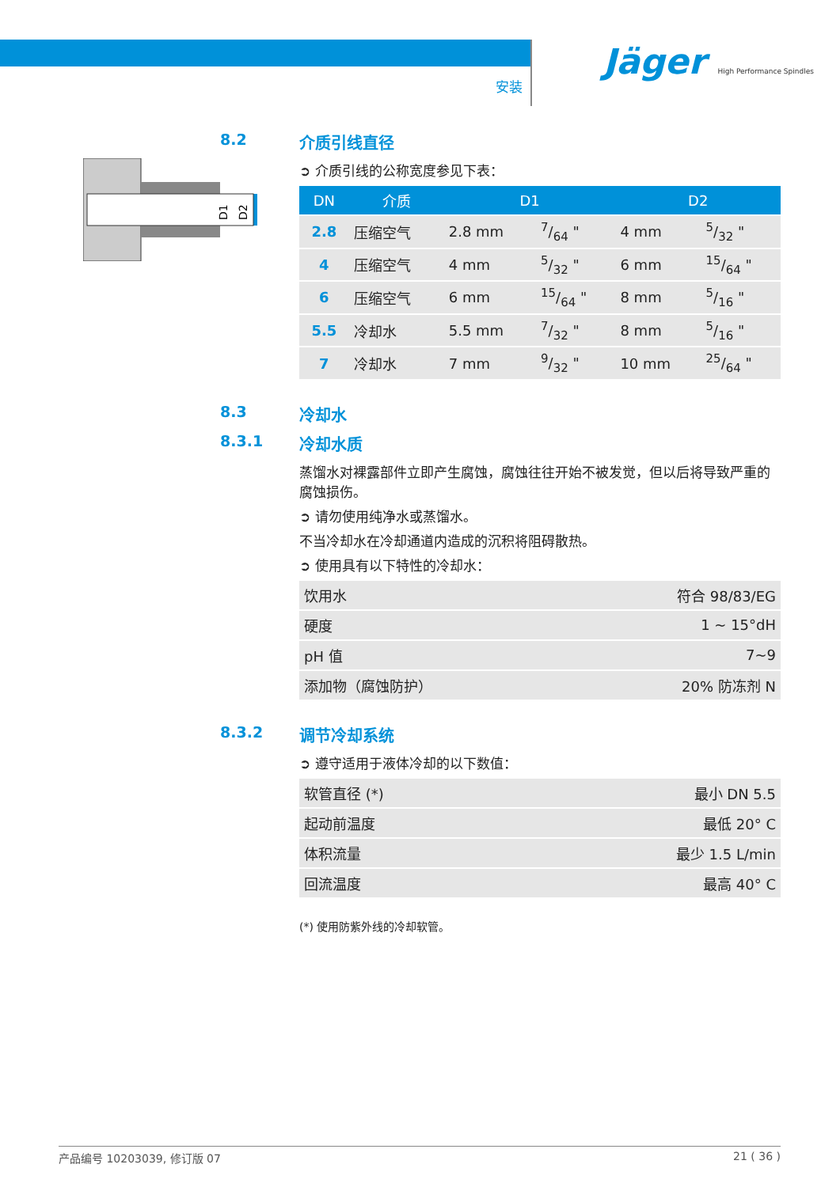安装
Jäger High Performance Spindles
D1
D2
8.2 介质引线直径
➲ 介质引线的公称宽度参见下表：
| DN | 介质 | D1 | | D2 | |
| --- | --- | --- | --- | --- | --- |
| 2.8 | 压缩空气 | 2.8 mm | 7/64 " | 4 mm | 5/32 " |
| 4 | 压缩空气 | 4 mm | 5/32 " | 6 mm | 15/64 " |
| 6 | 压缩空气 | 6 mm | 15/64 " | 8 mm | 5/16 " |
| 5.5 | 冷却水 | 5.5 mm | 7/32 " | 8 mm | 5/16 " |
| 7 | 冷却水 | 7 mm | 9/32 " | 10 mm | 25/64 " |
8.3 冷却水
8.3.1 冷却水质
蒸馏水对裸露部件立即产生腐蚀，腐蚀往往开始不被发觉，但以后将导致严重的腐蚀损伤。
➲ 请勿使用纯净水或蒸馏水。
不当冷却水在冷却通道内造成的沉积将阻碍散热。
➲ 使用具有以下特性的冷却水：
| 饮用水 | 符合 98/83/EG |
| 硬度 | 1 ~ 15°dH |
| pH 值 | 7~9 |
| 添加物（腐蚀防护） | 20% 防冻剂 N |
8.3.2 调节冷却系统
➲ 遵守适用于液体冷却的以下数值：
| 软管直径 (*) | 最小 DN 5.5 |
| 起动前温度 | 最低 20° C |
| 体积流量 | 最少 1.5 L/min |
| 回流温度 | 最高 40° C |
(*) 使用防紫外线的冷却软管。
产品编号 10203039, 修订版 07 21 ( 36 )